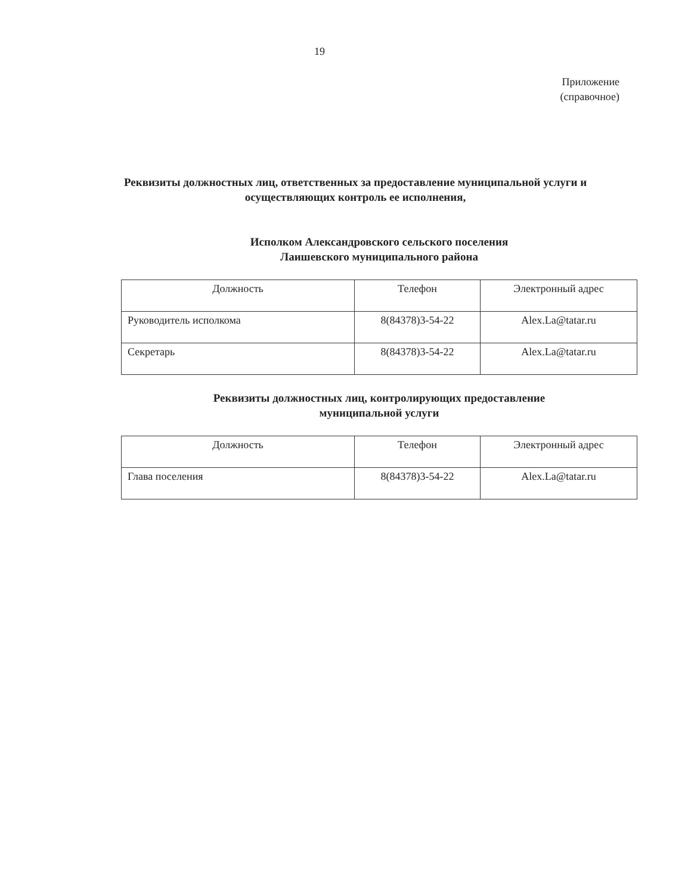19
Приложение
(справочное)
Реквизиты должностных лиц, ответственных за предоставление муниципальной услуги и осуществляющих контроль ее исполнения,
Исполком Александровского сельского поселения
Лаишевского муниципального района
| Должность | Телефон | Электронный адрес |
| --- | --- | --- |
| Руководитель исполкома | 8(84378)3-54-22 | Alex.La@tatar.ru |
| Секретарь | 8(84378)3-54-22 | Alex.La@tatar.ru |
Реквизиты должностных лиц, контролирующих предоставление
муниципальной услуги
| Должность | Телефон | Электронный адрес |
| --- | --- | --- |
| Глава поселения | 8(84378)3-54-22 | Alex.La@tatar.ru |